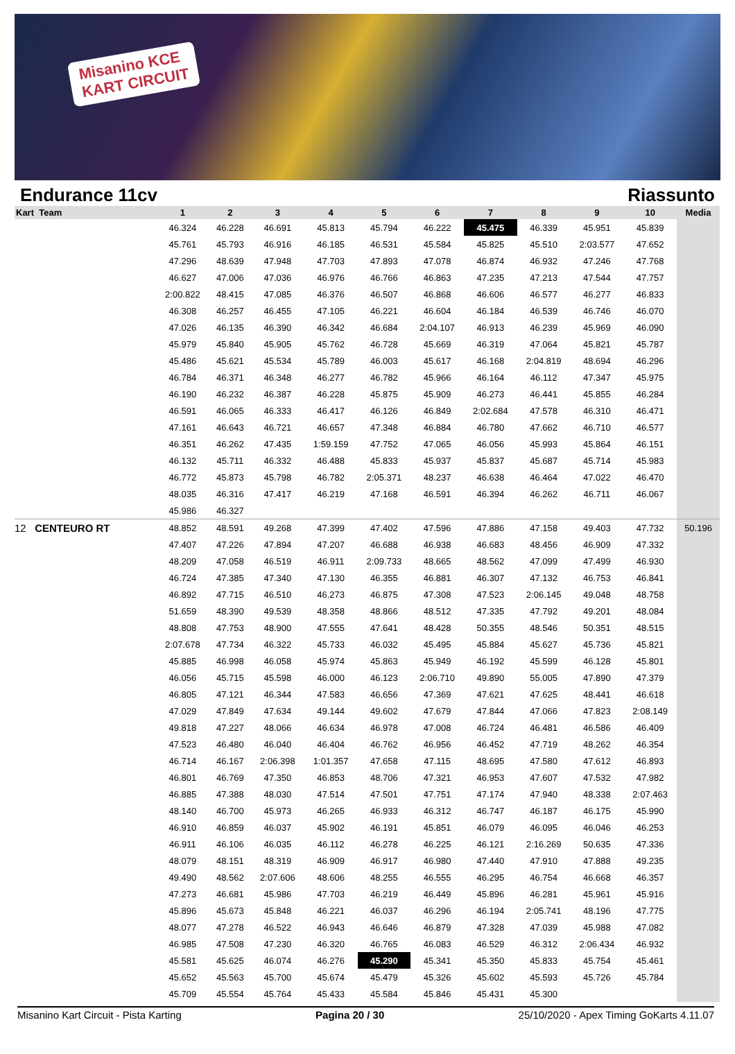Misanino KCE
KART CIRCUIT
Endurance 11cv Riassunto
| Kart Team | 1 | 2 | 3 | 4 | 5 | 6 | 7 | 8 | 9 | 10 | Media |
| --- | --- | --- | --- | --- | --- | --- | --- | --- | --- | --- | --- |
| | 46.324 | 46.228 | 46.691 | 45.813 | 45.794 | 46.222 | 45.475 | 46.339 | 45.951 | 45.839 | |
| | 45.761 | 45.793 | 46.916 | 46.185 | 46.531 | 45.584 | 45.825 | 45.510 | 2:03.577 | 47.652 | |
| | 47.296 | 48.639 | 47.948 | 47.703 | 47.893 | 47.078 | 46.874 | 46.932 | 47.246 | 47.768 | |
| | 46.627 | 47.006 | 47.036 | 46.976 | 46.766 | 46.863 | 47.235 | 47.213 | 47.544 | 47.757 | |
| | 2:00.822 | 48.415 | 47.085 | 46.376 | 46.507 | 46.868 | 46.606 | 46.577 | 46.277 | 46.833 | |
| | 46.308 | 46.257 | 46.455 | 47.105 | 46.221 | 46.604 | 46.184 | 46.539 | 46.746 | 46.070 | |
| | 47.026 | 46.135 | 46.390 | 46.342 | 46.684 | 2:04.107 | 46.913 | 46.239 | 45.969 | 46.090 | |
| | 45.979 | 45.840 | 45.905 | 45.762 | 46.728 | 45.669 | 46.319 | 47.064 | 45.821 | 45.787 | |
| | 45.486 | 45.621 | 45.534 | 45.789 | 46.003 | 45.617 | 46.168 | 2:04.819 | 48.694 | 46.296 | |
| | 46.784 | 46.371 | 46.348 | 46.277 | 46.782 | 45.966 | 46.164 | 46.112 | 47.347 | 45.975 | |
| | 46.190 | 46.232 | 46.387 | 46.228 | 45.875 | 45.909 | 46.273 | 46.441 | 45.855 | 46.284 | |
| | 46.591 | 46.065 | 46.333 | 46.417 | 46.126 | 46.849 | 2:02.684 | 47.578 | 46.310 | 46.471 | |
| | 47.161 | 46.643 | 46.721 | 46.657 | 47.348 | 46.884 | 46.780 | 47.662 | 46.710 | 46.577 | |
| | 46.351 | 46.262 | 47.435 | 1:59.159 | 47.752 | 47.065 | 46.056 | 45.993 | 45.864 | 46.151 | |
| | 46.132 | 45.711 | 46.332 | 46.488 | 45.833 | 45.937 | 45.837 | 45.687 | 45.714 | 45.983 | |
| | 46.772 | 45.873 | 45.798 | 46.782 | 2:05.371 | 48.237 | 46.638 | 46.464 | 47.022 | 46.470 | |
| | 48.035 | 46.316 | 47.417 | 46.219 | 47.168 | 46.591 | 46.394 | 46.262 | 46.711 | 46.067 | |
| | 45.986 | 46.327 | | | | | | | | | |
| 12 CENTEURO RT | 48.852 | 48.591 | 49.268 | 47.399 | 47.402 | 47.596 | 47.886 | 47.158 | 49.403 | 47.732 | 50.196 |
| | 47.407 | 47.226 | 47.894 | 47.207 | 46.688 | 46.938 | 46.683 | 48.456 | 46.909 | 47.332 | |
| | 48.209 | 47.058 | 46.519 | 46.911 | 2:09.733 | 48.665 | 48.562 | 47.099 | 47.499 | 46.930 | |
| | 46.724 | 47.385 | 47.340 | 47.130 | 46.355 | 46.881 | 46.307 | 47.132 | 46.753 | 46.841 | |
| | 46.892 | 47.715 | 46.510 | 46.273 | 46.875 | 47.308 | 47.523 | 2:06.145 | 49.048 | 48.758 | |
| | 51.659 | 48.390 | 49.539 | 48.358 | 48.866 | 48.512 | 47.335 | 47.792 | 49.201 | 48.084 | |
| | 48.808 | 47.753 | 48.900 | 47.555 | 47.641 | 48.428 | 50.355 | 48.546 | 50.351 | 48.515 | |
| | 2:07.678 | 47.734 | 46.322 | 45.733 | 46.032 | 45.495 | 45.884 | 45.627 | 45.736 | 45.821 | |
| | 45.885 | 46.998 | 46.058 | 45.974 | 45.863 | 45.949 | 46.192 | 45.599 | 46.128 | 45.801 | |
| | 46.056 | 45.715 | 45.598 | 46.000 | 46.123 | 2:06.710 | 49.890 | 55.005 | 47.890 | 47.379 | |
| | 46.805 | 47.121 | 46.344 | 47.583 | 46.656 | 47.369 | 47.621 | 47.625 | 48.441 | 46.618 | |
| | 47.029 | 47.849 | 47.634 | 49.144 | 49.602 | 47.679 | 47.844 | 47.066 | 47.823 | 2:08.149 | |
| | 49.818 | 47.227 | 48.066 | 46.634 | 46.978 | 47.008 | 46.724 | 46.481 | 46.586 | 46.409 | |
| | 47.523 | 46.480 | 46.040 | 46.404 | 46.762 | 46.956 | 46.452 | 47.719 | 48.262 | 46.354 | |
| | 46.714 | 46.167 | 2:06.398 | 1:01.357 | 47.658 | 47.115 | 48.695 | 47.580 | 47.612 | 46.893 | |
| | 46.801 | 46.769 | 47.350 | 46.853 | 48.706 | 47.321 | 46.953 | 47.607 | 47.532 | 47.982 | |
| | 46.885 | 47.388 | 48.030 | 47.514 | 47.501 | 47.751 | 47.174 | 47.940 | 48.338 | 2:07.463 | |
| | 48.140 | 46.700 | 45.973 | 46.265 | 46.933 | 46.312 | 46.747 | 46.187 | 46.175 | 45.990 | |
| | 46.910 | 46.859 | 46.037 | 45.902 | 46.191 | 45.851 | 46.079 | 46.095 | 46.046 | 46.253 | |
| | 46.911 | 46.106 | 46.035 | 46.112 | 46.278 | 46.225 | 46.121 | 2:16.269 | 50.635 | 47.336 | |
| | 48.079 | 48.151 | 48.319 | 46.909 | 46.917 | 46.980 | 47.440 | 47.910 | 47.888 | 49.235 | |
| | 49.490 | 48.562 | 2:07.606 | 48.606 | 48.255 | 46.555 | 46.295 | 46.754 | 46.668 | 46.357 | |
| | 47.273 | 46.681 | 45.986 | 47.703 | 46.219 | 46.449 | 45.896 | 46.281 | 45.961 | 45.916 | |
| | 45.896 | 45.673 | 45.848 | 46.221 | 46.037 | 46.296 | 46.194 | 2:05.741 | 48.196 | 47.775 | |
| | 48.077 | 47.278 | 46.522 | 46.943 | 46.646 | 46.879 | 47.328 | 47.039 | 45.988 | 47.082 | |
| | 46.985 | 47.508 | 47.230 | 46.320 | 46.765 | 46.083 | 46.529 | 46.312 | 2:06.434 | 46.932 | |
| | 45.581 | 45.625 | 46.074 | 46.276 | 45.290 | 45.341 | 45.350 | 45.833 | 45.754 | 45.461 | |
| | 45.652 | 45.563 | 45.700 | 45.674 | 45.479 | 45.326 | 45.602 | 45.593 | 45.726 | 45.784 | |
| | 45.709 | 45.554 | 45.764 | 45.433 | 45.584 | 45.846 | 45.431 | 45.300 | | | |
Misanino Kart Circuit - Pista Karting Pagina 20 / 30 25/10/2020 - Apex Timing GoKarts 4.11.07